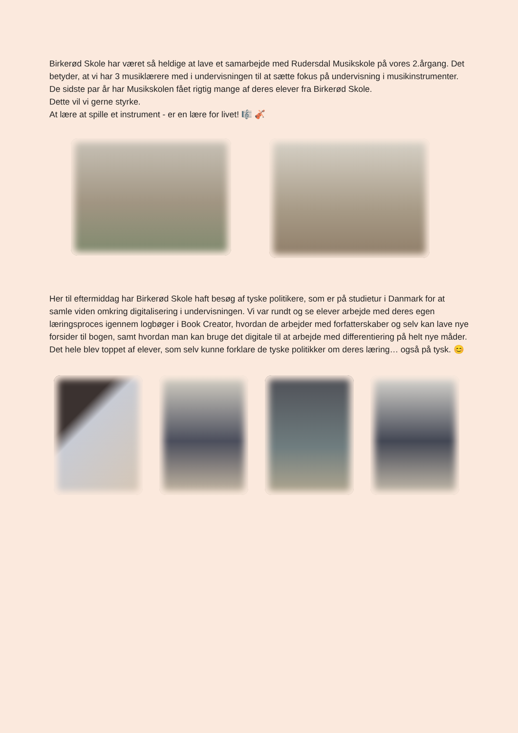Birkerød Skole har været så heldige at lave et samarbejde med Rudersdal Musikskole på vores 2.årgang. Det betyder, at vi har 3 musiklærere med i undervisningen til at sætte fokus på undervisning i musikinstrumenter.
De sidste par år har Musikskolen fået rigtig mange af deres elever fra Birkerød Skole.
Dette vil vi gerne styrke.
At lære at spille et instrument - er en lære for livet! 🎼 🎻
Her til eftermiddag har Birkerød Skole haft besøg af tyske politikere, som er på studietur i Danmark for at samle viden omkring digitalisering i undervisningen. Vi var rundt og se elever arbejde med deres egen læringsproces igennem logbøger i Book Creator, hvordan de arbejder med forfatterskaber og selv kan lave nye forsider til bogen, samt hvordan man kan bruge det digitale til at arbejde med differentiering på helt nye måder.
Det hele blev toppet af elever, som selv kunne forklare de tyske politikker om deres læring… også på tysk. 😊